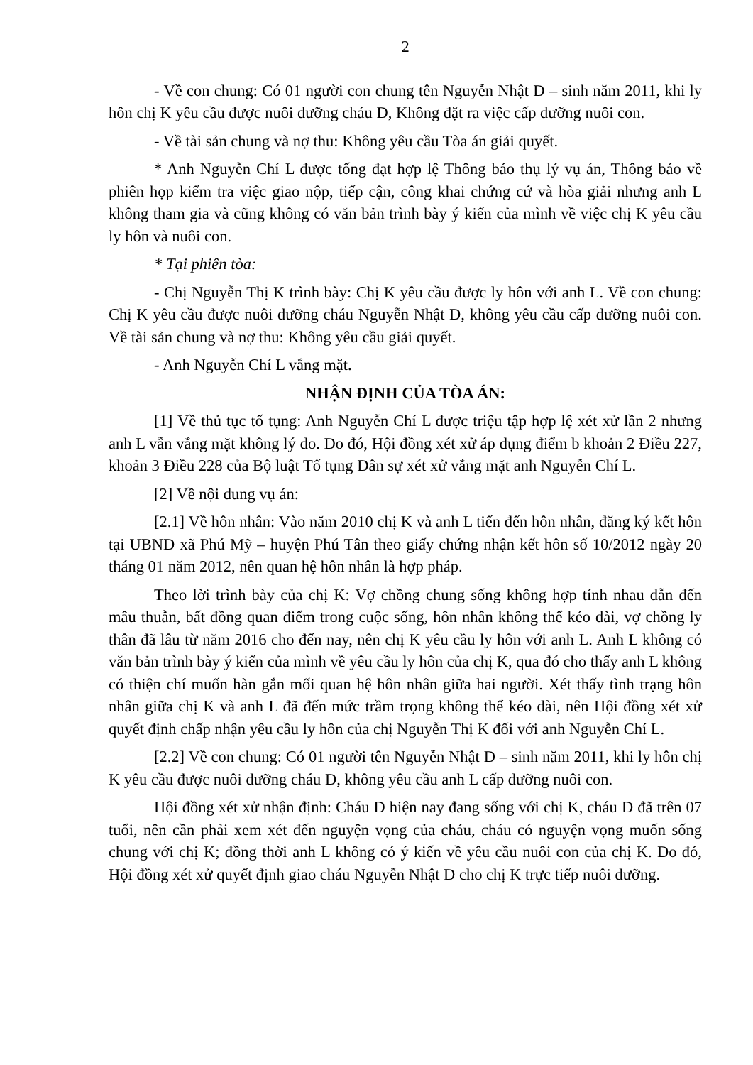2
- Về con chung: Có 01 người con chung tên Nguyễn Nhật D – sinh năm 2011, khi ly hôn chị K yêu cầu được nuôi dưỡng cháu D, Không đặt ra việc cấp dưỡng nuôi con.
- Về tài sản chung và nợ thu: Không yêu cầu Tòa án giải quyết.
* Anh Nguyễn Chí L được tống đạt hợp lệ Thông báo thụ lý vụ án, Thông báo về phiên họp kiểm tra việc giao nộp, tiếp cận, công khai chứng cứ và hòa giải nhưng anh L không tham gia và cũng không có văn bản trình bày ý kiến của mình về việc chị K yêu cầu ly hôn và nuôi con.
* Tại phiên tòa:
- Chị Nguyễn Thị K trình bày: Chị K yêu cầu được ly hôn với anh L. Về con chung: Chị K yêu cầu được nuôi dưỡng cháu Nguyễn Nhật D, không yêu cầu cấp dưỡng nuôi con. Về tài sản chung và nợ thu: Không yêu cầu giải quyết.
- Anh Nguyễn Chí L vắng mặt.
NHẬN ĐỊNH CỦA TÒA ÁN:
[1] Về thủ tục tố tụng: Anh Nguyễn Chí L được triệu tập hợp lệ xét xử lần 2 nhưng anh L vẫn vắng mặt không lý do. Do đó, Hội đồng xét xử áp dụng điểm b khoản 2 Điều 227, khoản 3 Điều 228 của Bộ luật Tố tụng Dân sự xét xử vắng mặt anh Nguyễn Chí L.
[2] Về nội dung vụ án:
[2.1] Về hôn nhân: Vào năm 2010 chị K và anh L tiến đến hôn nhân, đăng ký kết hôn tại UBND xã Phú Mỹ – huyện Phú Tân theo giấy chứng nhận kết hôn số 10/2012 ngày 20 tháng 01 năm 2012, nên quan hệ hôn nhân là hợp pháp.
Theo lời trình bày của chị K: Vợ chồng chung sống không hợp tính nhau dẫn đến mâu thuẫn, bất đồng quan điểm trong cuộc sống, hôn nhân không thể kéo dài, vợ chồng ly thân đã lâu từ năm 2016 cho đến nay, nên chị K yêu cầu ly hôn với anh L. Anh L không có văn bản trình bày ý kiến của mình về yêu cầu ly hôn của chị K, qua đó cho thấy anh L không có thiện chí muốn hàn gắn mối quan hệ hôn nhân giữa hai người. Xét thấy tình trạng hôn nhân giữa chị K và anh L đã đến mức trầm trọng không thể kéo dài, nên Hội đồng xét xử quyết định chấp nhận yêu cầu ly hôn của chị Nguyễn Thị K đối với anh Nguyễn Chí L.
[2.2] Về con chung: Có 01 người tên Nguyễn Nhật D – sinh năm 2011, khi ly hôn chị K yêu cầu được nuôi dưỡng cháu D, không yêu cầu anh L cấp dưỡng nuôi con.
Hội đồng xét xử nhận định: Cháu D hiện nay đang sống với chị K, cháu D đã trên 07 tuổi, nên cần phải xem xét đến nguyện vọng của cháu, cháu có nguyện vọng muốn sống chung với chị K; đồng thời anh L không có ý kiến về yêu cầu nuôi con của chị K. Do đó, Hội đồng xét xử quyết định giao cháu Nguyễn Nhật D cho chị K trực tiếp nuôi dưỡng.